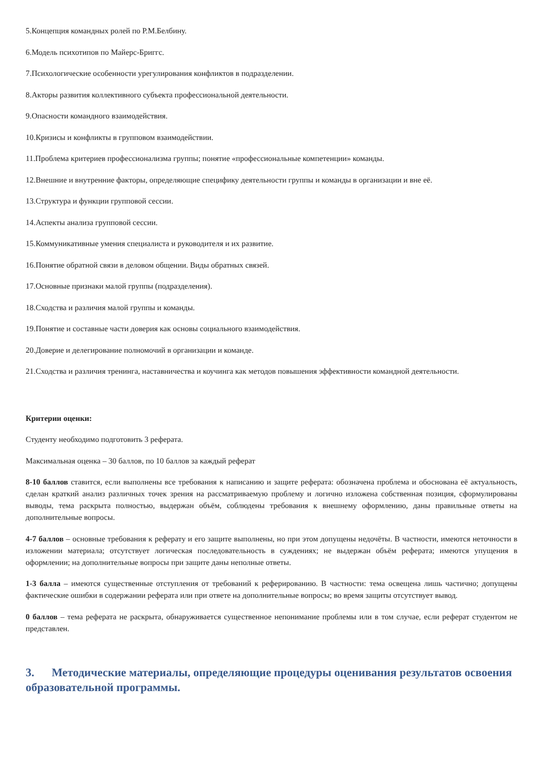5.Концепция командных ролей по Р.М.Белбину.
6.Модель психотипов по Майерс-Бриггс.
7.Психологические особенности урегулирования конфликтов в подразделении.
8.Акторы развития коллективного субъекта профессиональной деятельности.
9.Опасности командного взаимодействия.
10.Кризисы и конфликты в групповом взаимодействии.
11.Проблема критериев профессионализма группы; понятие «профессиональные компетенции» команды.
12.Внешние и внутренние факторы, определяющие специфику деятельности группы и команды в организации и вне её.
13.Структура и функции групповой сессии.
14.Аспекты анализа групповой сессии.
15.Коммуникативные умения специалиста и руководителя и их развитие.
16.Понятие обратной связи в деловом общении. Виды обратных связей.
17.Основные признаки малой группы (подразделения).
18.Сходства и различия малой группы и команды.
19.Понятие и составные части доверия как основы социального взаимодействия.
20.Доверие и делегирование полномочий в организации и команде.
21.Сходства и различия тренинга, наставничества и коучинга как методов повышения эффективности командной деятельности.
Критерии оценки:
Студенту необходимо подготовить 3 реферата.
Максимальная оценка – 30 баллов, по 10 баллов за каждый реферат
8-10 баллов ставится, если выполнены все требования к написанию и защите реферата: обозначена проблема и обоснована её актуальность, сделан краткий анализ различных точек зрения на рассматриваемую проблему и логично изложена собственная позиция, сформулированы выводы, тема раскрыта полностью, выдержан объём, соблюдены требования к внешнему оформлению, даны правильные ответы на дополнительные вопросы.
4-7 баллов – основные требования к реферату и его защите выполнены, но при этом допущены недочёты. В частности, имеются неточности в изложении материала; отсутствует логическая последовательность в суждениях; не выдержан объём реферата; имеются упущения в оформлении; на дополнительные вопросы при защите даны неполные ответы.
1-3 балла – имеются существенные отступления от требований к реферированию. В частности: тема освещена лишь частично; допущены фактические ошибки в содержании реферата или при ответе на дополнительные вопросы; во время защиты отсутствует вывод.
0 баллов – тема реферата не раскрыта, обнаруживается существенное непонимание проблемы или в том случае, если реферат студентом не представлен.
3. Методические материалы, определяющие процедуры оценивания результатов освоения образовательной программы.